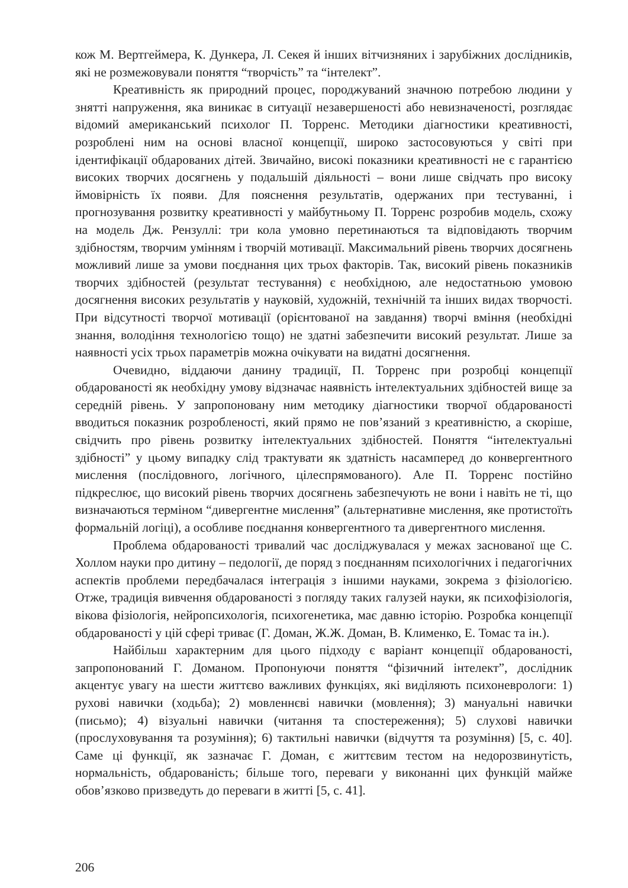кож М. Вертгеймера, К. Дункера, Л. Секея й інших вітчизняних і зарубіжних дослідників, які не розмежовували поняття “творчість” та “інтелект”.
Креативність як природний процес, породжуваний значною потребою людини у знятті напруження, яка виникає в ситуації незавершеності або невизначеності, розглядає відомий американський психолог П. Торренс. Методики діагностики креативності, розроблені ним на основі власної концепції, широко застосовуються у світі при ідентифікації обдарованих дітей. Звичайно, високі показники креативності не є гарантією високих творчих досягнень у подальшій діяльності – вони лише свідчать про високу ймовірність їх появи. Для пояснення результатів, одержаних при тестуванні, і прогнозування розвитку креативності у майбутньому П. Торренс розробив модель, схожу на модель Дж. Рензуллі: три кола умовно перетинаються та відповідають творчим здібностям, творчим умінням і творчій мотивації. Максимальний рівень творчих досягнень можливий лише за умови поєднання цих трьох факторів. Так, високий рівень показників творчих здібностей (результат тестування) є необхідною, але недостатньою умовою досягнення високих результатів у науковій, художній, технічній та інших видах творчості. При відсутності творчої мотивації (орієнтованої на завдання) творчі вміння (необхідні знання, володіння технологією тощо) не здатні забезпечити високий результат. Лише за наявності усіх трьох параметрів можна очікувати на видатні досягнення.
Очевидно, віддаючи данину традиції, П. Торренс при розробці концепції обдарованості як необхідну умову відзначає наявність інтелектуальних здібностей вище за середній рівень. У запропоновану ним методику діагностики творчої обдарованості вводиться показник розробленості, який прямо не пов’язаний з креативністю, а скоріше, свідчить про рівень розвитку інтелектуальних здібностей. Поняття “інтелектуальні здібності” у цьому випадку слід трактувати як здатність насамперед до конвергентного мислення (послідовного, логічного, цілеспрямованого). Але П. Торренс постійно підкреслює, що високий рівень творчих досягнень забезпечують не вони і навіть не ті, що визначаються терміном “дивергентне мислення” (альтернативне мислення, яке протистоїть формальній логіці), а особливе поєднання конвергентного та дивергентного мислення.
Проблема обдарованості тривалий час досліджувалася у межах заснованої ще С. Холлом науки про дитину – педології, де поряд з поєднанням психологічних і педагогічних аспектів проблеми передбачалася інтеграція з іншими науками, зокрема з фізіологією. Отже, традиція вивчення обдарованості з погляду таких галузей науки, як психофізіологія, вікова фізіологія, нейропсихологія, психогенетика, має давню історію. Розробка концепції обдарованості у цій сфері триває (Г. Доман, Ж.Ж. Доман, В. Клименко, Е. Томас та ін.).
Найбільш характерним для цього підходу є варіант концепції обдарованості, запропонований Г. Доманом. Пропонуючи поняття “фізичний інтелект”, дослідник акцентує увагу на шести життєво важливих функціях, які виділяють психоневрологи: 1) рухові навички (ходьба); 2) мовленнєві навички (мовлення); 3) мануальні навички (письмо); 4) візуальні навички (читання та спостереження); 5) слухові навички (прослуховування та розуміння); 6) тактильні навички (відчуття та розуміння) [5, с. 40]. Саме ці функції, як зазначає Г. Доман, є життєвим тестом на недорозвинутість, нормальність, обдарованість; більше того, переваги у виконанні цих функцій майже обов’язково призведуть до переваги в житті [5, с. 41].
206